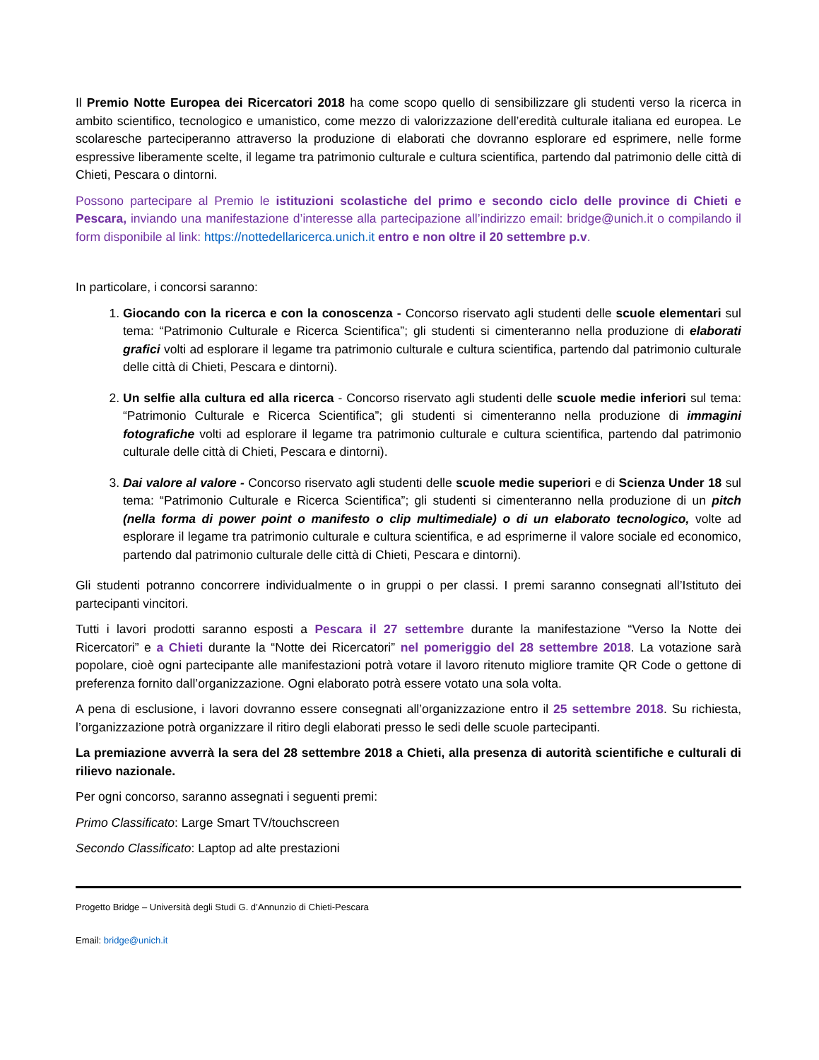Il Premio Notte Europea dei Ricercatori 2018 ha come scopo quello di sensibilizzare gli studenti verso la ricerca in ambito scientifico, tecnologico e umanistico, come mezzo di valorizzazione dell’eredità culturale italiana ed europea. Le scolaresche parteciperanno attraverso la produzione di elaborati che dovranno esplorare ed esprimere, nelle forme espressive liberamente scelte, il legame tra patrimonio culturale e cultura scientifica, partendo dal patrimonio delle città di Chieti, Pescara o dintorni.
Possono partecipare al Premio le istituzioni scolastiche del primo e secondo ciclo delle province di Chieti e Pescara, inviando una manifestazione d’interesse alla partecipazione all’indirizzo email: bridge@unich.it o compilando il form disponibile al link: https://nottedellaricerca.unich.it entro e non oltre il 20 settembre p.v.
In particolare, i concorsi saranno:
1. Giocando con la ricerca e con la conoscenza - Concorso riservato agli studenti delle scuole elementari sul tema: “Patrimonio Culturale e Ricerca Scientifica”; gli studenti si cimenteranno nella produzione di elaborati grafici volti ad esplorare il legame tra patrimonio culturale e cultura scientifica, partendo dal patrimonio culturale delle città di Chieti, Pescara e dintorni).
2. Un selfie alla cultura ed alla ricerca - Concorso riservato agli studenti delle scuole medie inferiori sul tema: “Patrimonio Culturale e Ricerca Scientifica”; gli studenti si cimenteranno nella produzione di immagini fotografiche volti ad esplorare il legame tra patrimonio culturale e cultura scientifica, partendo dal patrimonio culturale delle città di Chieti, Pescara e dintorni).
3. Dai valore al valore - Concorso riservato agli studenti delle scuole medie superiori e di Scienza Under 18 sul tema: “Patrimonio Culturale e Ricerca Scientifica”; gli studenti si cimenteranno nella produzione di un pitch (nella forma di power point o manifesto o clip multimediale) o di un elaborato tecnologico, volte ad esplorare il legame tra patrimonio culturale e cultura scientifica, e ad esprimerne il valore sociale ed economico, partendo dal patrimonio culturale delle città di Chieti, Pescara e dintorni).
Gli studenti potranno concorrere individualmente o in gruppi o per classi. I premi saranno consegnati all’Istituto dei partecipanti vincitori.
Tutti i lavori prodotti saranno esposti a Pescara il 27 settembre durante la manifestazione “Verso la Notte dei Ricercatori” e a Chieti durante la “Notte dei Ricercatori” nel pomeriggio del 28 settembre 2018. La votazione sarà popolare, cioè ogni partecipante alle manifestazioni potrà votare il lavoro ritenuto migliore tramite QR Code o gettone di preferenza fornito dall’organizzazione. Ogni elaborato potrà essere votato una sola volta.
A pena di esclusione, i lavori dovranno essere consegnati all’organizzazione entro il 25 settembre 2018. Su richiesta, l’organizzazione potrà organizzare il ritiro degli elaborati presso le sedi delle scuole partecipanti.
La premiazione avverrà la sera del 28 settembre 2018 a Chieti, alla presenza di autorità scientifiche e culturali di rilievo nazionale.
Per ogni concorso, saranno assegnati i seguenti premi:
Primo Classificato: Large Smart TV/touchscreen
Secondo Classificato: Laptop ad alte prestazioni
Progetto Bridge – Università degli Studi G. d’Annunzio di Chieti-Pescara
Email: bridge@unich.it